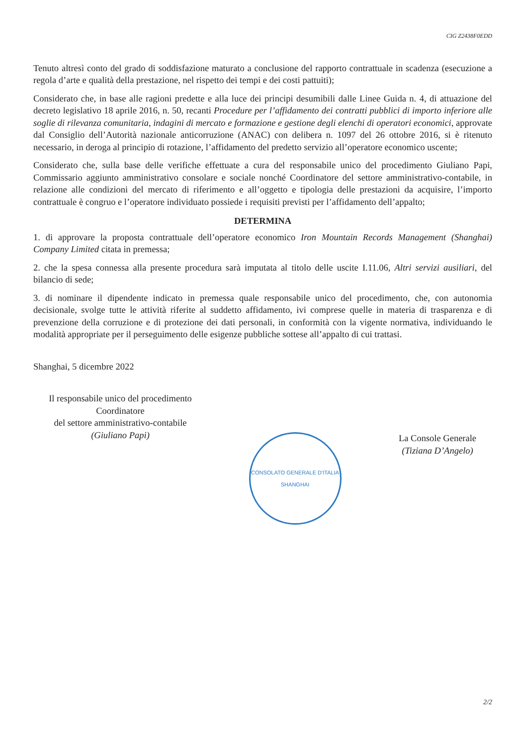CIG Z2438F0EDD
Tenuto altresì conto del grado di soddisfazione maturato a conclusione del rapporto contrattuale in scadenza (esecuzione a regola d’arte e qualità della prestazione, nel rispetto dei tempi e dei costi pattuiti);
Considerato che, in base alle ragioni predette e alla luce dei principi desumibili dalle Linee Guida n. 4, di attuazione del decreto legislativo 18 aprile 2016, n. 50, recanti Procedure per l’affidamento dei contratti pubblici di importo inferiore alle soglie di rilevanza comunitaria, indagini di mercato e formazione e gestione degli elenchi di operatori economici, approvate dal Consiglio dell’Autorità nazionale anticorruzione (ANAC) con delibera n. 1097 del 26 ottobre 2016, si è ritenuto necessario, in deroga al principio di rotazione, l’affidamento del predetto servizio all’operatore economico uscente;
Considerato che, sulla base delle verifiche effettuate a cura del responsabile unico del procedimento Giuliano Papi, Commissario aggiunto amministrativo consolare e sociale nonché Coordinatore del settore amministrativo-contabile, in relazione alle condizioni del mercato di riferimento e all’oggetto e tipologia delle prestazioni da acquisire, l’importo contrattuale è congruo e l’operatore individuato possiede i requisiti previsti per l’affidamento dell’appalto;
DETERMINA
1. di approvare la proposta contrattuale dell’operatore economico Iron Mountain Records Management (Shanghai) Company Limited citata in premessa;
2. che la spesa connessa alla presente procedura sarà imputata al titolo delle uscite I.11.06, Altri servizi ausiliari, del bilancio di sede;
3. di nominare il dipendente indicato in premessa quale responsabile unico del procedimento, che, con autonomia decisionale, svolge tutte le attività riferite al suddetto affidamento, ivi comprese quelle in materia di trasparenza e di prevenzione della corruzione e di protezione dei dati personali, in conformità con la vigente normativa, individuando le modalità appropriate per il perseguimento delle esigenze pubbliche sottese all’appalto di cui trattasi.
Shanghai, 5 dicembre 2022
Il responsabile unico del procedimento
Coordinatore
del settore amministrativo-contabile
(Giuliano Papi)
CONSOLATO GENERALE D'ITALIA
SHANGHAI
La Console Generale
(Tiziana D’Angelo)
2/2